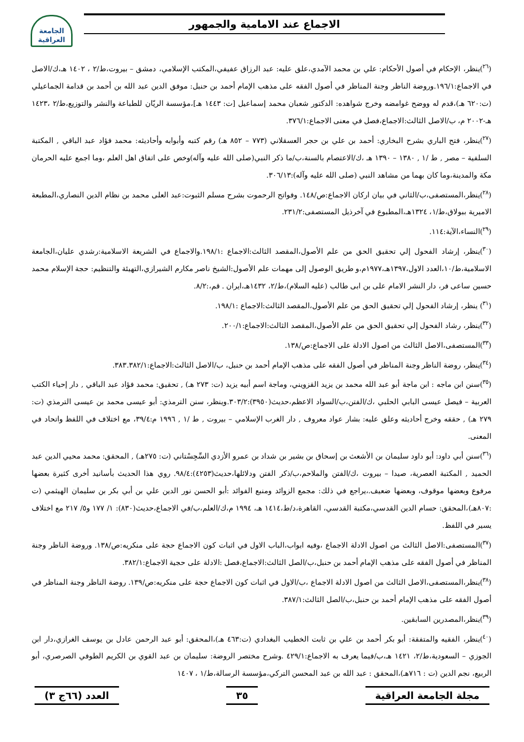الجامعة العراقية
الاجماع عند الامامية والجمهور
(<sup>٢٦</sup>)ينظر، الإحكام في أصول الأحكام: علي بن محمد الآمدي،علق عليه: عبد الرزاق عفيفي،المكتب الإسلامي، دمشق – بيروت،ط/٢ ، ١٤٠٢ هـ،ك/الاصل في الاجماع:١٩٦/١.وروضة الناظر وجنة المناظر في أصول الفقه على مذهب الإمام أحمد بن حنبل: موفق الدين عبد الله بن أحمد بن قدامة الجماعيلي (ت:٦٢٠ هـ)،قدم له ووضح غوامضه وخرج شواهده: الدكتور شعبان محمد إسماعيل [ت: ١٤٤٣ هـ]،مؤسسة الريّان للطباعة والنشر والتوزيع،ط/٢ ،١٤٢٣ هـ-٢٠٠٢ م، ب/الاصل الثالث:الاجماع،فصل في معنى الاجماع:٣٧٦/١.
(<sup>٢٧</sup>)ينظر، فتح الباري بشرح البخاري: أحمد بن علي بن حجر العسقلاني (٧٧٣ – ٨٥٢ هـ) رقم كتبه وأبوابه وأحاديثه: محمد فؤاد عبد الباقي , المكتبة السلفية – مصر , ط /١ , ١٣٨٠ – ١٣٩٠ هـ ،ك/الاعتصام بالسنة،ب/ما ذكر النبي(صلى الله عليه وآله)وخص على اتفاق اهل العلم ،وما اجمع عليه الحرمان مكة والمدينة،وما كان بهما من مشاهد النبي (صلى الله عليه وآله):٣٠٦/١٣.
(<sup>٢٨</sup>)ينظر،المستصفى،ب/الثاني في بيان اركان الاجماع:ص/١٤٨. وفواتح الرحموت بشرح مسلم الثبوت:عبد العلى محمد بن نظام الدين النصاري،المطبعة الاميرية ببولاق،ط/١، ١٣٢٤هـ،المطبوع في آخرذيل المستصفى:٢٣١/٢.
(<sup>٢٩</sup>)النساء،الآية:١١٤.
(<sup>٣٠</sup>)ينظر، إرشاد الفحول إلي تحقيق الحق من علم الأصول،المقصد الثالث:الاجماع :١٩٨/١.والاجماع في الشريعة الاسلامية:رشدي عليان،الجامعة الاسلامية،ط/١٠،العدد الاول،١٣٩٧هـ،١٩٧٧م،و طريق الوصول إلى مهمات علم الأصول:الشيخ ناصر مكارم الشيرازي،التهيئة والتنظيم: حجة الإسلام محمد حسين ساعى فر، دار النشر الامام على بن ابى طالب (عليه السلام)،ط/٢، ١٤٣٢هـ،ايران . قم،:٨/٢.
(<sup>٣١</sup>) ينظر، إرشاد الفحول إلي تحقيق الحق من علم الأصول،المقصد الثالث:الاجماع :١٩٨/١.
(<sup>٣٢</sup>)ينظر، رشاد الفحول إلي تحقيق الحق من علم الأصول،المقصد الثالث:الاجماع:٢٠٠/١.
(<sup>٣٣</sup>)المستصفى،الاصل الثالث من اصول الادلة على الاجماع:ص/١٣٨.
(<sup>٣٤</sup>)ينظر، روضة الناظر وجنة المناظر في أصول الفقه على مذهب الإمام أحمد بن حنبل، ب/الاصل الثالث:الاجماع:٣٨٣.٣٨٢/١.
(<sup>٣٥</sup>)سنن ابن ماجه : ابن ماجة أبو عبد الله محمد بن يزيد القزويني، وماجة اسم أبيه يزيد (ت: ٢٧٣ هـ) , تحقيق: محمد فؤاد عبد الباقي , دار إحياء الكتب العربية – فيصل عيسى البابي الحلبي ،ك/الفتن،ب/السواد الاعظم،حديث(٣٩٥٠):٣٠٣/٢.وينظر، سنن الترمذي: أبو عيسى محمد بن عيسى الترمذي (ت: ٢٧٩ هـ) , حققه وخرج أحاديثه وعلق عليه: بشار عواد معروف , دار الغرب الإسلامي – بيروت , ط /١ , ١٩٩٦ م:٣٩/٤، مع اختلاف في اللفظ واتحاد في المعنى.
(<sup>٣٦</sup>)سنن أبي داود: أبو داود سليمان بن الأشعث بن إسحاق بن بشير بن شداد بن عمرو الأزدي السِّجِسْتاني (ت: ٢٧٥هـ) , المحقق: محمد محيي الدين عبد الحميد , المكتبة العصرية، صيدا – بيروت ،ك/الفتن والملاحم،ب/ذكر الفتن ودلائلها،حديث(٤٢٥٣):٩٨/٤. روي هذا الحديث بأسانيد أخرى كثيرة بعضها مرفوع وبعضها موقوف، وبعضها ضعيف.،يراجع في ذلك: مجمع الزوائد ومنبع الفوائد :أبو الحسن نور الدين علي بن أبي بكر بن سليمان الهيثمي (ت :٨٠٧هـ)،المحقق: حسام الدين القدسي،مكتبة القدسي، القاهرة،د/ط،١٤١٤ هـ، ١٩٩٤ م،ك/العلم،ب/في الاجماع،حديث(٨٣٠): ١/ ١٧٧ و٥/ ٢١٧ مع اختلاف يسير في اللفظ.
(<sup>٣٧</sup>)المستصفى:الاصل الثالث من اصول الادلة الاجماع ،وفيه ابواب،الباب الاول في اثبات كون الاجماع حجة على منكريه:ص/١٣٨. وروضة الناظر وجنة المناظر في أصول الفقه على مذهب الإمام أحمد بن حنبل،ب/الصل الثالث:الاجماع،فصل :الادلة على حجية الاجماع:٣٨٢/١.
(<sup>٣٨</sup>)ينظر،المستصفى،الاصل الثالث من اصول الادلة الاجماع ،ب/الاول في اثبات كون الاجماع حجة على منكريه:ص/١٣٩. روضة الناظر وجنة المناظر في أصول الفقه على مذهب الإمام أحمد بن حنبل،ب/الصل الثالث:٣٨٧/١.
(<sup>٣٩</sup>)ينظر،المصدرين السابقين.
(<sup>٤٠</sup>)ينظر، الفقيه والمتفقة: أبو بكر أحمد بن علي بن ثابت الخطيب البغدادي (ت:٤٦٣ هـ)،المحقق: أبو عبد الرحمن عادل بن يوسف الغرازي،دار ابن الجوزي – السعودية،ط/٢، ١٤٢١ هـ،ب/فيما يعرف به الاجماع:٤٢٩/١ .وشرح مختصر الروضة: سليمان بن عبد القوي بن الكريم الطوفي الصرصري، أبو الربيع، نجم الدين (ت : ٧١٦هـ)،المحقق : عبد الله بن عبد المحسن التركي،مؤسسة الرسالة،ط/١ ، ١٤٠٧
مجلة الجامعة العراقية ٣٥ العدد (٦٦ج ٣)